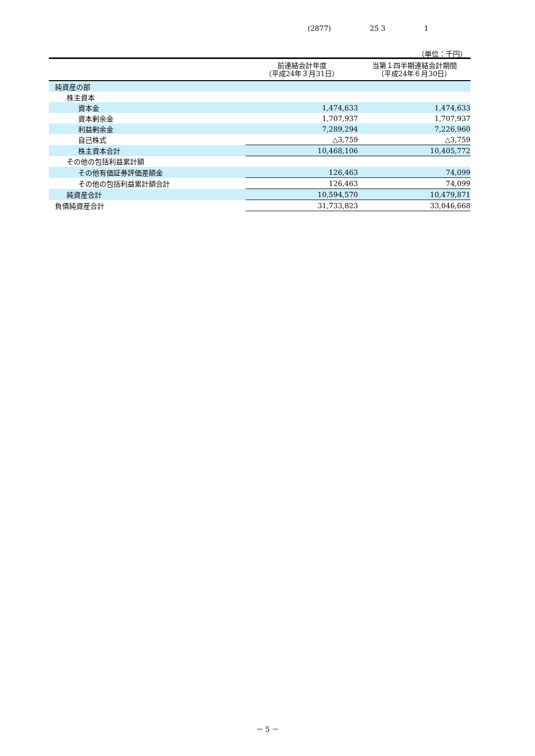(2877) 25 3 1
（単位：千円）
| | 前連結会計年度 （平成24年３月31日） | 当第１四半期連結会計期間 （平成24年６月30日） |
| --- | --- | --- |
| 純資産の部 | | |
| 株主資本 | | |
| 資本金 | 1,474,633 | 1,474,633 |
| 資本剰余金 | 1,707,937 | 1,707,937 |
| 利益剰余金 | 7,289,294 | 7,226,960 |
| 自己株式 | △3,759 | △3,759 |
| 株主資本合計 | 10,468,106 | 10,405,772 |
| その他の包括利益累計額 | | |
| その他有価証券評価差額金 | 126,463 | 74,099 |
| その他の包括利益累計額合計 | 126,463 | 74,099 |
| 純資産合計 | 10,594,570 | 10,479,871 |
| 負債純資産合計 | 31,733,823 | 33,046,668 |
－ 5 －